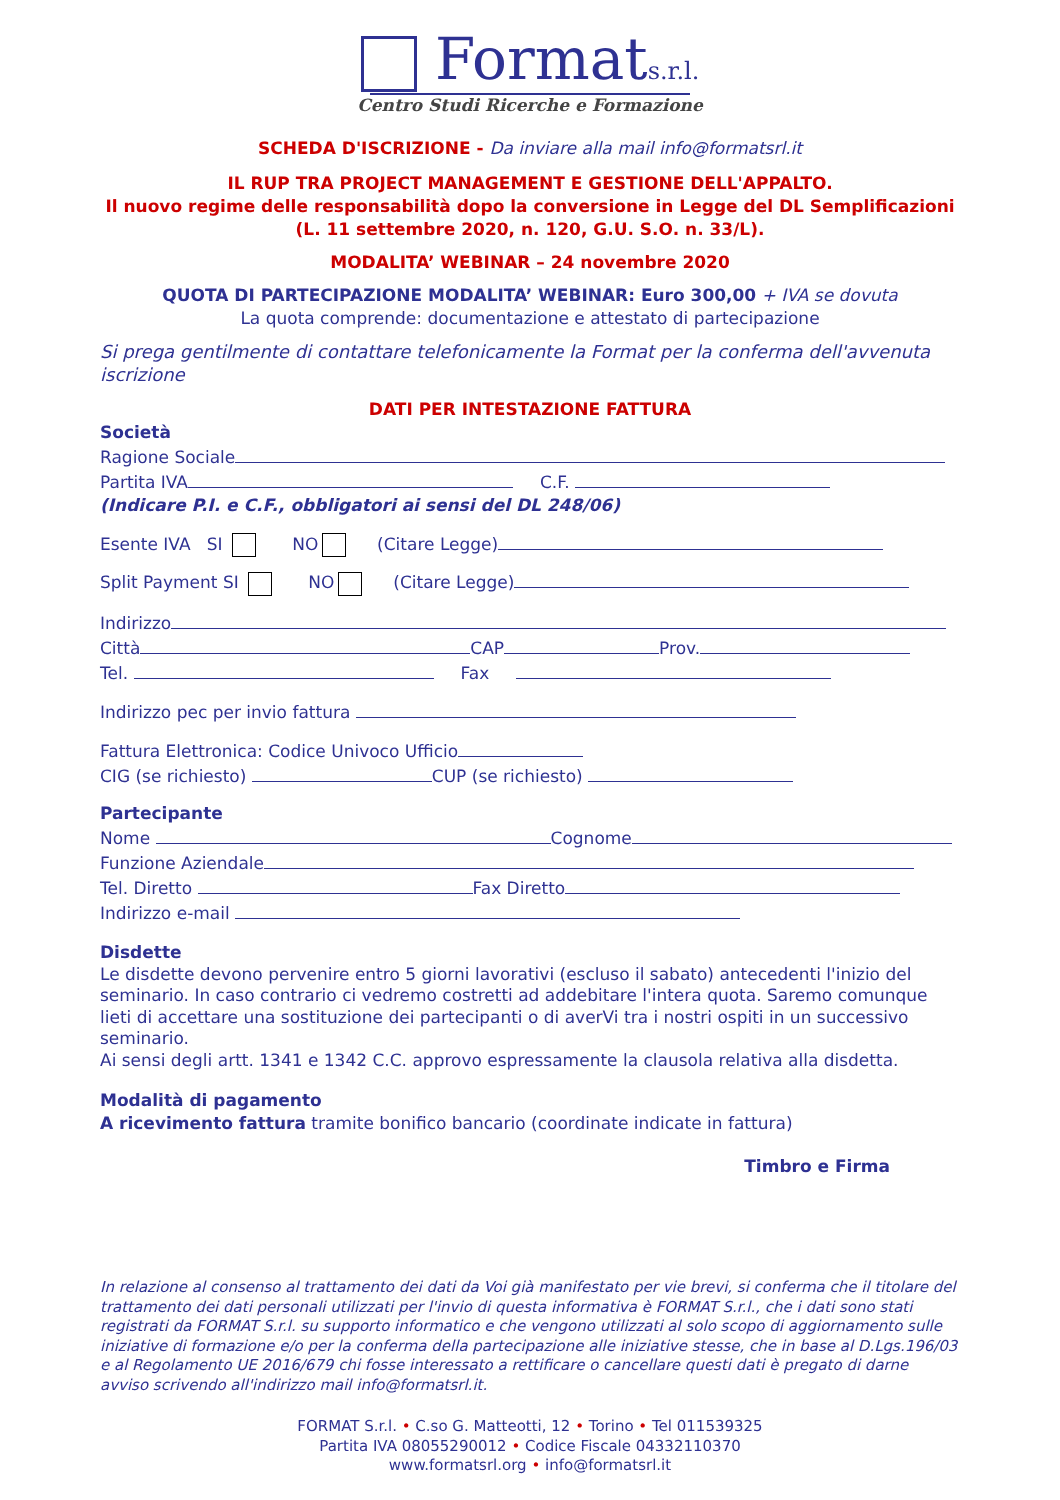Formats.r.l.
Centro Studi Ricerche e Formazione
SCHEDA D'ISCRIZIONE - Da inviare alla mail info@formatsrl.it
IL RUP TRA PROJECT MANAGEMENT E GESTIONE DELL'APPALTO.
Il nuovo regime delle responsabilità dopo la conversione in Legge del DL Semplificazioni (L. 11 settembre 2020, n. 120, G.U. S.O. n. 33/L).
MODALITA’ WEBINAR – 24 novembre 2020
QUOTA DI PARTECIPAZIONE MODALITA’ WEBINAR: Euro 300,00 + IVA se dovuta
La quota comprende: documentazione e attestato di partecipazione
Si prega gentilmente di contattare telefonicamente la Format per la conferma dell'avvenuta iscrizione
DATI PER INTESTAZIONE FATTURA
Società
Ragione Sociale
Partita IVA C.F.
(Indicare P.I. e C.F., obbligatori ai sensi del DL 248/06)
Esente IVA SI NO (Citare Legge)
Split Payment SI NO (Citare Legge)
Indirizzo
Città CAP Prov.
Tel. Fax
Indirizzo pec per invio fattura
Fattura Elettronica: Codice Univoco Ufficio
CIG (se richiesto) CUP (se richiesto)
Partecipante
Nome Cognome
Funzione Aziendale
Tel. Diretto Fax Diretto
Indirizzo e-mail
Disdette
Le disdette devono pervenire entro 5 giorni lavorativi (escluso il sabato) antecedenti l'inizio del seminario. In caso contrario ci vedremo costretti ad addebitare l'intera quota. Saremo comunque lieti di accettare una sostituzione dei partecipanti o di averVi tra i nostri ospiti in un successivo seminario.
Ai sensi degli artt. 1341 e 1342 C.C. approvo espressamente la clausola relativa alla disdetta.
Modalità di pagamento
A ricevimento fattura tramite bonifico bancario (coordinate indicate in fattura)
Timbro e Firma
In relazione al consenso al trattamento dei dati da Voi già manifestato per vie brevi, si conferma che il titolare del trattamento dei dati personali utilizzati per l'invio di questa informativa è FORMAT S.r.l., che i dati sono stati registrati da FORMAT S.r.l. su supporto informatico e che vengono utilizzati al solo scopo di aggiornamento sulle iniziative di formazione e/o per la conferma della partecipazione alle iniziative stesse, che in base al D.Lgs.196/03 e al Regolamento UE 2016/679 chi fosse interessato a rettificare o cancellare questi dati è pregato di darne avviso scrivendo all'indirizzo mail info@formatsrl.it.
FORMAT S.r.l. • C.so G. Matteotti, 12 • Torino • Tel 011539325
Partita IVA 08055290012 • Codice Fiscale 04332110370
www.formatsrl.org • info@formatsrl.it